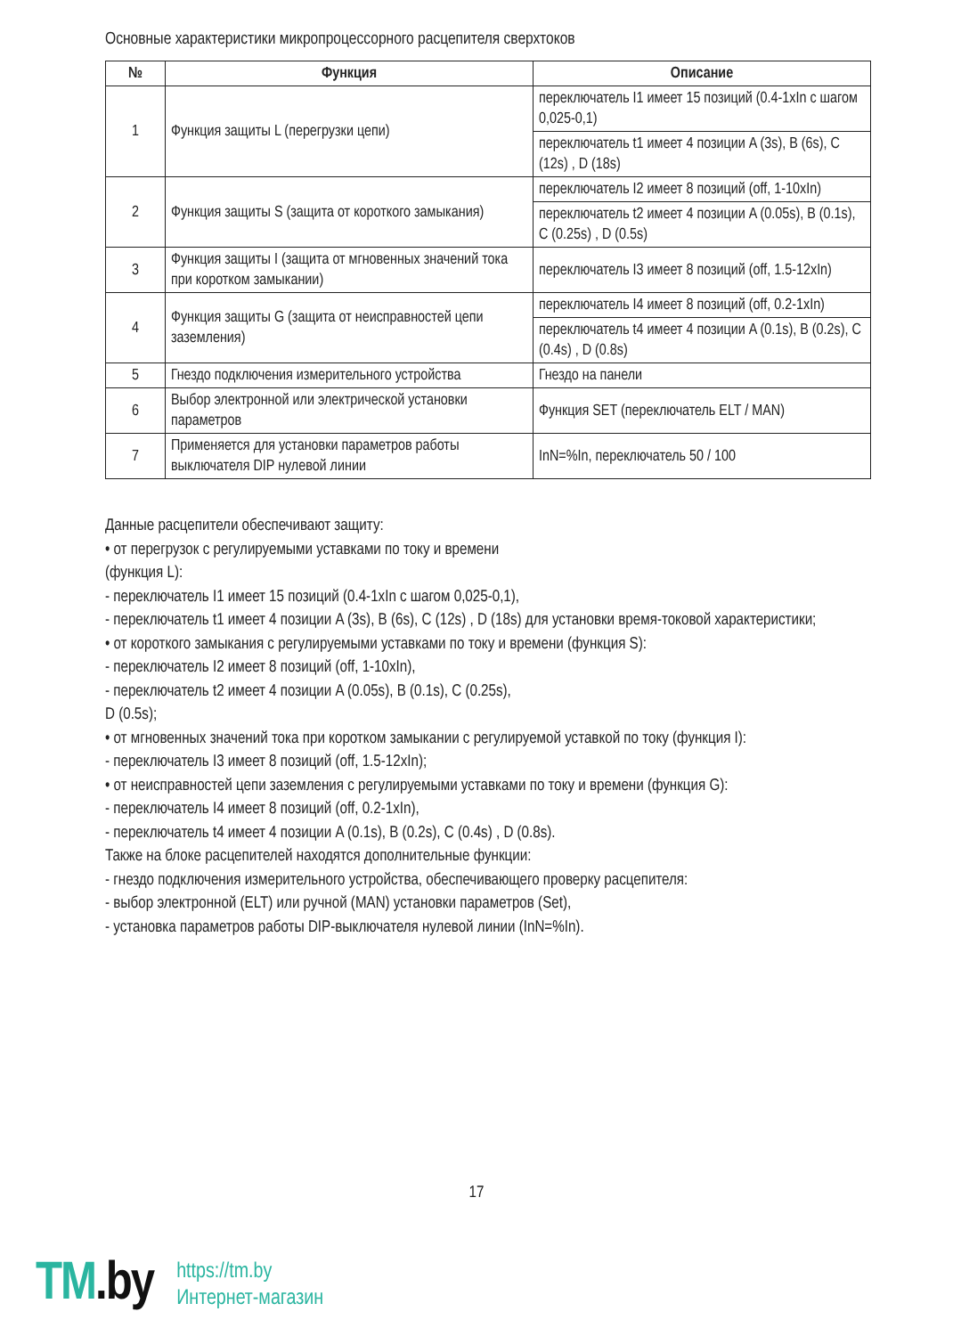Основные характеристики микропроцессорного расцепителя сверхтоков
| № | Функция | Описание |
| --- | --- | --- |
| 1 | Функция защиты L (перегрузки цепи) | переключатель I1 имеет 15 позиций (0.4-1xIn с шагом 0,025-0,1) |
| | | переключатель t1 имеет 4 позиции A (3s), B (6s), C (12s) , D (18s) |
| 2 | Функция защиты S (защита от короткого замыкания) | переключатель I2 имеет 8 позиций (off, 1-10xIn) |
| | | переключатель t2 имеет 4 позиции A (0.05s), B (0.1s), C (0.25s) , D (0.5s) |
| 3 | Функция защиты I (защита от мгновенных значений тока при коротком замыкании) | переключатель I3 имеет 8 позиций (off, 1.5-12xIn) |
| 4 | Функция защиты G (защита от неисправностей цепи заземления) | переключатель I4 имеет 8 позиций (off, 0.2-1xIn) |
| | | переключатель t4 имеет 4 позиции A (0.1s), B (0.2s), C (0.4s) , D (0.8s) |
| 5 | Гнездо подключения измерительного устройства | Гнездо на панели |
| 6 | Выбор электронной или электрической установки параметров | Функция SET (переключатель ELT / MAN) |
| 7 | Применяется для установки параметров работы выключателя DIP нулевой линии | InN=%In, переключатель 50 / 100 |
Данные расцепители обеспечивают защиту:
• от перегрузок с регулируемыми уставками по току и времени
(функция L):
- переключатель I1 имеет 15 позиций (0.4-1xIn с шагом 0,025-0,1),
- переключатель t1 имеет 4 позиции A (3s), B (6s), C (12s) , D (18s) для установки время-токовой характеристики;
• от короткого замыкания с регулируемыми уставками по току и времени (функция S):
- переключатель I2 имеет 8 позиций (off, 1-10xIn),
- переключатель t2 имеет 4 позиции A (0.05s), B (0.1s), C (0.25s),
D (0.5s);
• от мгновенных значений тока при коротком замыкании с регулируемой уставкой по току (функция I):
- переключатель I3 имеет 8 позиций (off, 1.5-12xIn);
• от неисправностей цепи заземления с регулируемыми уставками по току и времени (функция G):
- переключатель I4 имеет 8 позиций (off, 0.2-1xIn),
- переключатель t4 имеет 4 позиции A (0.1s), B (0.2s), C (0.4s) , D (0.8s).
Также на блоке расцепителей находятся дополнительные функции:
- гнездо подключения измерительного устройства, обеспечивающего проверку расцепителя:
- выбор электронной (ELT) или ручной (MAN) установки параметров (Set),
- установка параметров работы DIP-выключателя нулевой линии (InN=%In).
17
TM.by
https://tm.by
Интернет-магазин